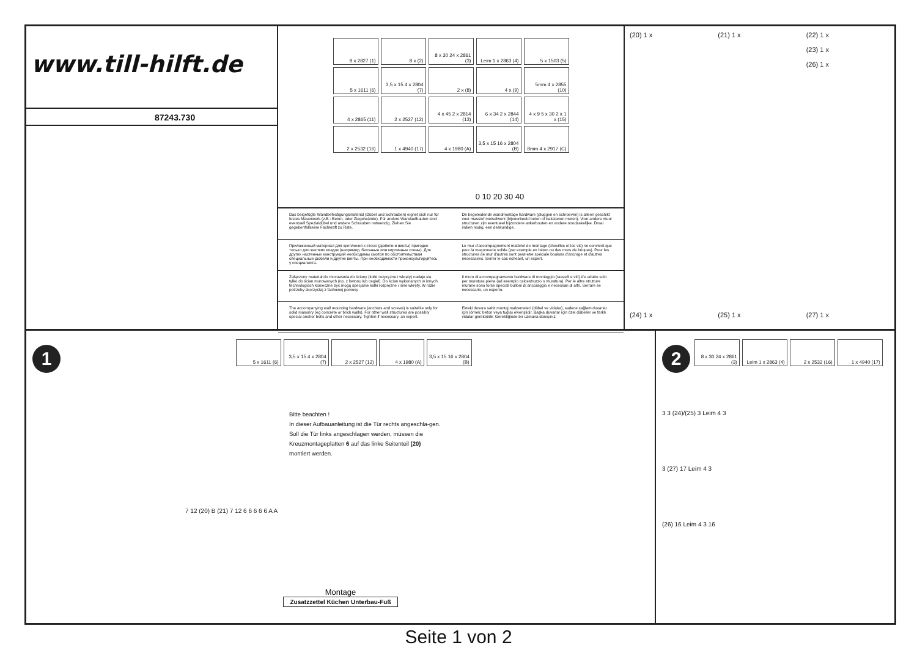www.till-hilft.de
87243.730
| 8 x 2827 (1) | 8 x (2) | 8 x 30 24 x 2861 (3) | Leim 1 x 2863 (4) | 5 x 1503 (5) |
| 5 x 1611 (6) | 3,5 x 15 4 x 2804 (7) | 2 x (8) | 4 x (9) | 5mm 4 x 2855 (10) |
| 4 x 2865 (11) | 2 x 2527 (12) | 4 x 45 2 x 2814 (13) | 6 x 34 2 x 2844 (14) | 4 x 9 5 x 30 2 x 1 x (15) |
| 2 x 2532 (16) | 1 x 4940 (17) | 4 x 1980 (A) | 3,5 x 15 16 x 2804 (B) | 8mm 4 x 2917 (C) |
0 10 20 30 40
Das beigefügte Wandbefestigungsmaterial (Dübel und Schrauben) eignet sich nur für festes Mauerwerk (z.B.: Beton- oder Ziegelwände). Für andere Wandaufbauten sind eventuell Spezialdübel und andere Schrauben notwendig. Ziehen Sie gegebenfallseine Fachkraft zu Rate.
De begeleidende wandmontage hardware (pluggen en schroeven) is alleen geschikt voor massief metselwerk (bijvoorbeeld beton of bakstenen muren). Voor andere muur structuren zijn eventueel bijzondere ankerbouten en andere noodzakelijke. Draai indien nodig, een deskundige.
Приложенный материал для крепления к стене (дюбели и винты) пригоден только для жестких кладок (например, бетонные или кирпичные стены). Для других настенных конструкций необходимы смотря по обстоятельствам специальные дюбели и другие винты. При необходимости проконсультируйтесь у специалиста.
Le mur d'accompagnement matériel de montage (chevilles et les vis) ne convient que pour la maçonnerie solide (par exemple en béton ou des murs de briques). Pour les structures de mur d'autres sont peut-etre spéciale boulons d'ancrage et d'autres nécessaires. Serrer le cas échéant, un expert.
Załączony materiał do mocowania do ściany (kołki rozprężne i wkręty) nadaje się tylko do ścian murowanych (np. z betonu lub cegieł). Do ścian wykonanych w innych technologiach konieczne być mogą specjalne kołki rozprężne i inne wkręty. W razie potrzeby skorzystaj z fachowej pomocy
Il muro di accompagnamento hardware di montaggio (tasselli e viti) è'e adatto solo per muratura piena (ad esempio calcestruzzo o muratura). Per le altre strutture murarie sono forse speciali bulloni di ancoraggio e necessari di altri. Serrare se necessario, un esperto.
The accompanying wall mounting hardware (anchors and screws) is suitable only for solid masonry (eg concrete or brick walls). For other wall structures are possibly special anchor bolts and other necessary. Tighten if necessary, an expert.
Ekteki duvara sabit montaj malzemeleri (dübel ve vidalar), sadece sağlam duvarlar için (örnek: beton veya tuğla) elverişlidir. Başka duvarlar için özel dübeller ve farklı vidalar gerekebilir. Gerektiğinde bir uzmana danışınız.
(20) 1 x
(21) 1 x
(22) 1 x
(23) 1 x
(26) 1 x
(24) 1 x
(25) 1 x
(27) 1 x
1
| 5 x 1611 (6) | 3,5 x 15 4 x 2804 (7) | 2 x 2527 (12) | 4 x 1980 (A) | 3,5 x 15 16 x 2804 (B) |
Bitte beachten !
In dieser Aufbauanleitung ist die Tür rechts angeschla-gen. Soll die Tür links angeschlagen werden, müssen die Kreuzmontageplatten 6 auf das linke Seitenteil (20) montiert werden.
7 12 (20) B (21) 7 12 6 6 6 6 6 A A
Montage
Zusatzzettel Küchen Unterbau-Fuß
2
| 8 x 30 24 x 2861 (3) | Leim 1 x 2863 (4) | 2 x 2532 (16) | 1 x 4940 (17) |
3 3 (24)/(25) 3 Leim 4 3
3 (27) 17 Leim 4 3
(26) 16 Leim 4 3 16
Seite 1 von 2